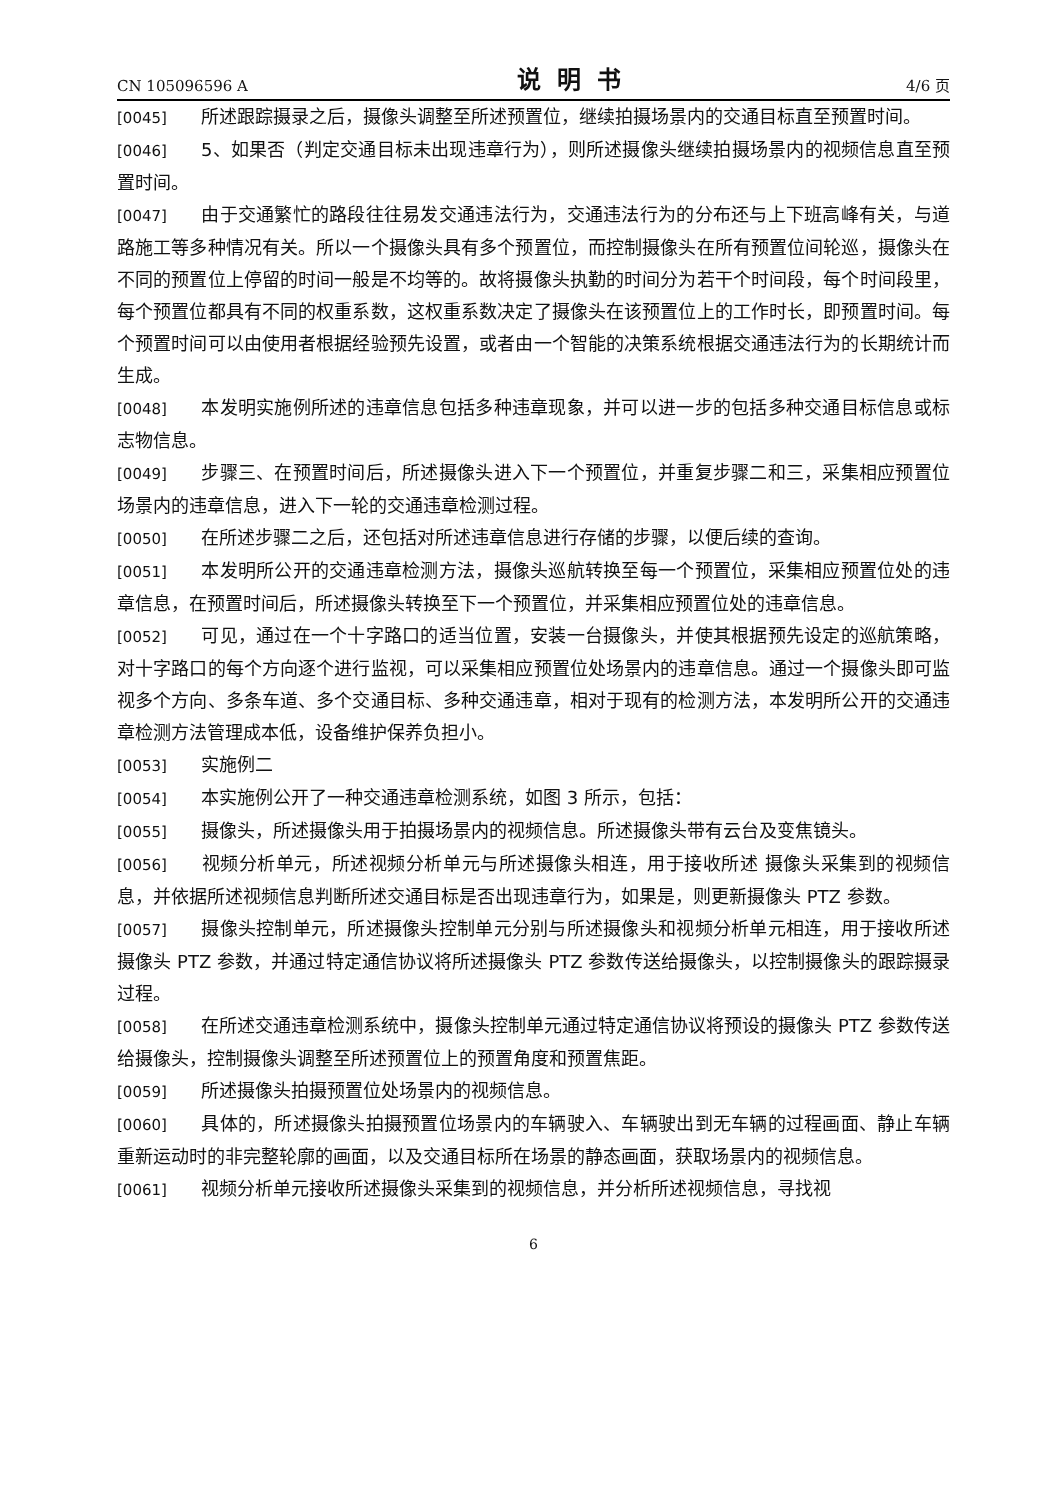CN 105096596 A 说明书 4/6 页
[0045] 所述跟踪摄录之后，摄像头调整至所述预置位，继续拍摄场景内的交通目标直至预置时间。
[0046] 5、如果否（判定交通目标未出现违章行为），则所述摄像头继续拍摄场景内的视频信息直至预置时间。
[0047] 由于交通繁忙的路段往往易发交通违法行为，交通违法行为的分布还与上下班高峰有关，与道路施工等多种情况有关。所以一个摄像头具有多个预置位，而控制摄像头在所有预置位间轮巡，摄像头在不同的预置位上停留的时间一般是不均等的。故将摄像头执勤的时间分为若干个时间段，每个时间段里，每个预置位都具有不同的权重系数，这权重系数决定了摄像头在该预置位上的工作时长，即预置时间。每个预置时间可以由使用者根据经验预先设置，或者由一个智能的决策系统根据交通违法行为的长期统计而生成。
[0048] 本发明实施例所述的违章信息包括多种违章现象，并可以进一步的包括多种交通目标信息或标志物信息。
[0049] 步骤三、在预置时间后，所述摄像头进入下一个预置位，并重复步骤二和三，采集相应预置位场景内的违章信息，进入下一轮的交通违章检测过程。
[0050] 在所述步骤二之后，还包括对所述违章信息进行存储的步骤，以便后续的查询。
[0051] 本发明所公开的交通违章检测方法，摄像头巡航转换至每一个预置位，采集相应预置位处的违章信息，在预置时间后，所述摄像头转换至下一个预置位，并采集相应预置位处的违章信息。
[0052] 可见，通过在一个十字路口的适当位置，安装一台摄像头，并使其根据预先设定的巡航策略，对十字路口的每个方向逐个进行监视，可以采集相应预置位处场景内的违章信息。通过一个摄像头即可监视多个方向、多条车道、多个交通目标、多种交通违章，相对于现有的检测方法，本发明所公开的交通违章检测方法管理成本低，设备维护保养负担小。
[0053] 实施例二
[0054] 本实施例公开了一种交通违章检测系统，如图 3 所示，包括：
[0055] 摄像头，所述摄像头用于拍摄场景内的视频信息。所述摄像头带有云台及变焦镜头。
[0056] 视频分析单元，所述视频分析单元与所述摄像头相连，用于接收所述 摄像头采集到的视频信息，并依据所述视频信息判断所述交通目标是否出现违章行为，如果是，则更新摄像头 PTZ 参数。
[0057] 摄像头控制单元，所述摄像头控制单元分别与所述摄像头和视频分析单元相连，用于接收所述摄像头 PTZ 参数，并通过特定通信协议将所述摄像头 PTZ 参数传送给摄像头，以控制摄像头的跟踪摄录过程。
[0058] 在所述交通违章检测系统中，摄像头控制单元通过特定通信协议将预设的摄像头 PTZ 参数传送给摄像头，控制摄像头调整至所述预置位上的预置角度和预置焦距。
[0059] 所述摄像头拍摄预置位处场景内的视频信息。
[0060] 具体的，所述摄像头拍摄预置位场景内的车辆驶入、车辆驶出到无车辆的过程画面、静止车辆重新运动时的非完整轮廓的画面，以及交通目标所在场景的静态画面，获取场景内的视频信息。
[0061] 视频分析单元接收所述摄像头采集到的视频信息，并分析所述视频信息，寻找视
6